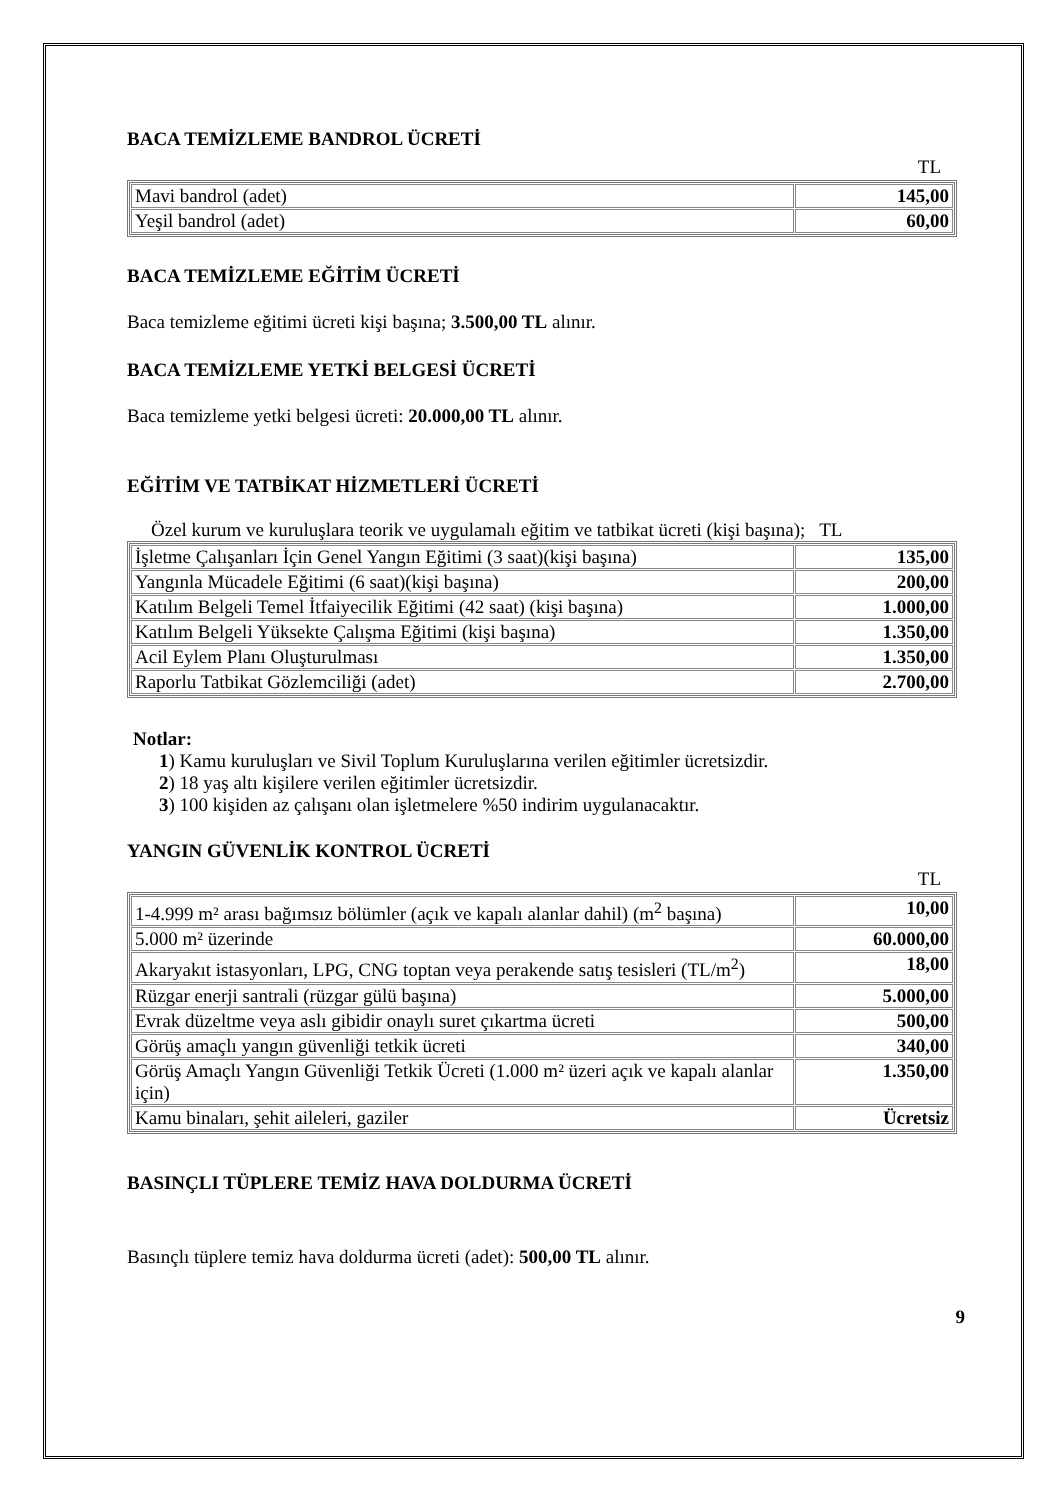BACA TEMİZLEME BANDROL ÜCRETİ
TL
| Mavi bandrol (adet) | 145,00 |
| Yeşil bandrol (adet) | 60,00 |
BACA TEMİZLEME EĞİTİM ÜCRETİ
Baca temizleme eğitimi ücreti kişi başına; 3.500,00 TL alınır.
BACA TEMİZLEME YETKİ BELGESİ ÜCRETİ
Baca temizleme yetki belgesi ücreti: 20.000,00 TL alınır.
EĞİTİM VE TATBİKAT HİZMETLERİ ÜCRETİ
Özel kurum ve kuruluşlara teorik ve uygulamalı eğitim ve tatbikat ücreti (kişi başına); TL
| İşletme Çalışanları İçin Genel Yangın Eğitimi (3 saat)(kişi başına) | 135,00 |
| Yangınla Mücadele Eğitimi (6 saat)(kişi başına) | 200,00 |
| Katılım Belgeli Temel İtfaiyecilik Eğitimi (42 saat) (kişi başına) | 1.000,00 |
| Katılım Belgeli Yüksekte Çalışma Eğitimi (kişi başına) | 1.350,00 |
| Acil Eylem Planı Oluşturulması | 1.350,00 |
| Raporlu Tatbikat Gözlemciliği (adet) | 2.700,00 |
Notlar:
1) Kamu kuruluşları ve Sivil Toplum Kuruluşlarına verilen eğitimler ücretsizdir.
2) 18 yaş altı kişilere verilen eğitimler ücretsizdir.
3) 100 kişiden az çalışanı olan işletmelere %50 indirim uygulanacaktır.
YANGIN GÜVENLİK KONTROL ÜCRETİ
TL
| 1-4.999 m² arası bağımsız bölümler (açık ve kapalı alanlar dahil) (m<sup>2</sup> başına) | 10,00 |
| 5.000 m² üzerinde | 60.000,00 |
| Akaryakıt istasyonları, LPG, CNG toptan veya perakende satış tesisleri (TL/m<sup>2</sup>) | 18,00 |
| Rüzgar enerji santrali (rüzgar gülü başına) | 5.000,00 |
| Evrak düzeltme veya aslı gibidir onaylı suret çıkartma ücreti | 500,00 |
| Görüş amaçlı yangın güvenliği tetkik ücreti | 340,00 |
| Görüş Amaçlı Yangın Güvenliği Tetkik Ücreti (1.000 m² üzeri açık ve kapalı alanlar için) | 1.350,00 |
| Kamu binaları, şehit aileleri, gaziler | Ücretsiz |
BASINÇLI TÜPLERE TEMİZ HAVA DOLDURMA ÜCRETİ
Basınçlı tüplere temiz hava doldurma ücreti (adet): 500,00 TL alınır.
9